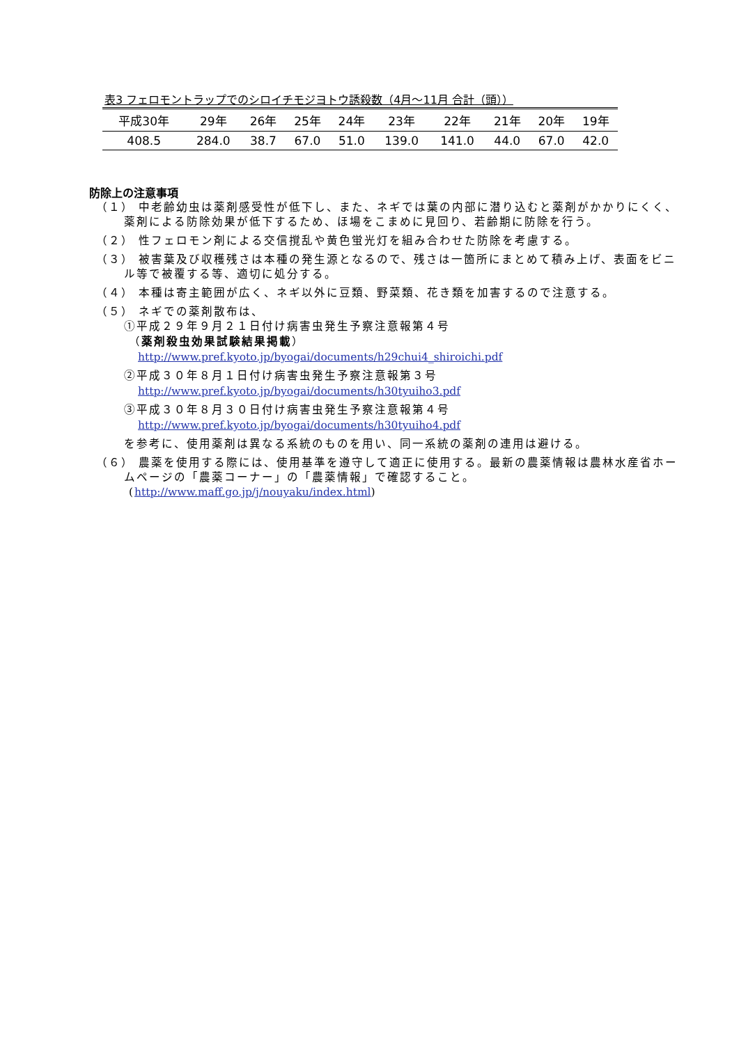表3 フェロモントラップでのシロイチモジヨトウ誘殺数（4月～11月 合計（頭））
| 平成30年 | 29年 | 26年 | 25年 | 24年 | 23年 | 22年 | 21年 | 20年 | 19年 |
| --- | --- | --- | --- | --- | --- | --- | --- | --- | --- |
| 408.5 | 284.0 | 38.7 | 67.0 | 51.0 | 139.0 | 141.0 | 44.0 | 67.0 | 42.0 |
防除上の注意事項
（１） 中老齢幼虫は薬剤感受性が低下し、また、ネギでは葉の内部に潜り込むと薬剤がかかりにくく、薬剤による防除効果が低下するため、ほ場をこまめに見回り、若齢期に防除を行う。
（２） 性フェロモン剤による交信撹乱や黄色蛍光灯を組み合わせた防除を考慮する。
（３） 被害葉及び収穫残さは本種の発生源となるので、残さは一箇所にまとめて積み上げ、表面をビニル等で被覆する等、適切に処分する。
（４） 本種は寄主範囲が広く、ネギ以外に豆類、野菜類、花き類を加害するので注意する。
（５） ネギでの薬剤散布は、
①平成２９年９月２１日付け病害虫発生予察注意報第４号
（薬剤殺虫効果試験結果掲載）
http://www.pref.kyoto.jp/byogai/documents/h29chui4_shiroichi.pdf
②平成３０年８月１日付け病害虫発生予察注意報第３号
http://www.pref.kyoto.jp/byogai/documents/h30tyuiho3.pdf
③平成３０年８月３０日付け病害虫発生予察注意報第４号
http://www.pref.kyoto.jp/byogai/documents/h30tyuiho4.pdf
を参考に、使用薬剤は異なる系統のものを用い、同一系統の薬剤の連用は避ける。
（６） 農薬を使用する際には、使用基準を遵守して適正に使用する。最新の農薬情報は農林水産省ホームページの「農薬コーナー」の「農薬情報」で確認すること。
(http://www.maff.go.jp/j/nouyaku/index.html)